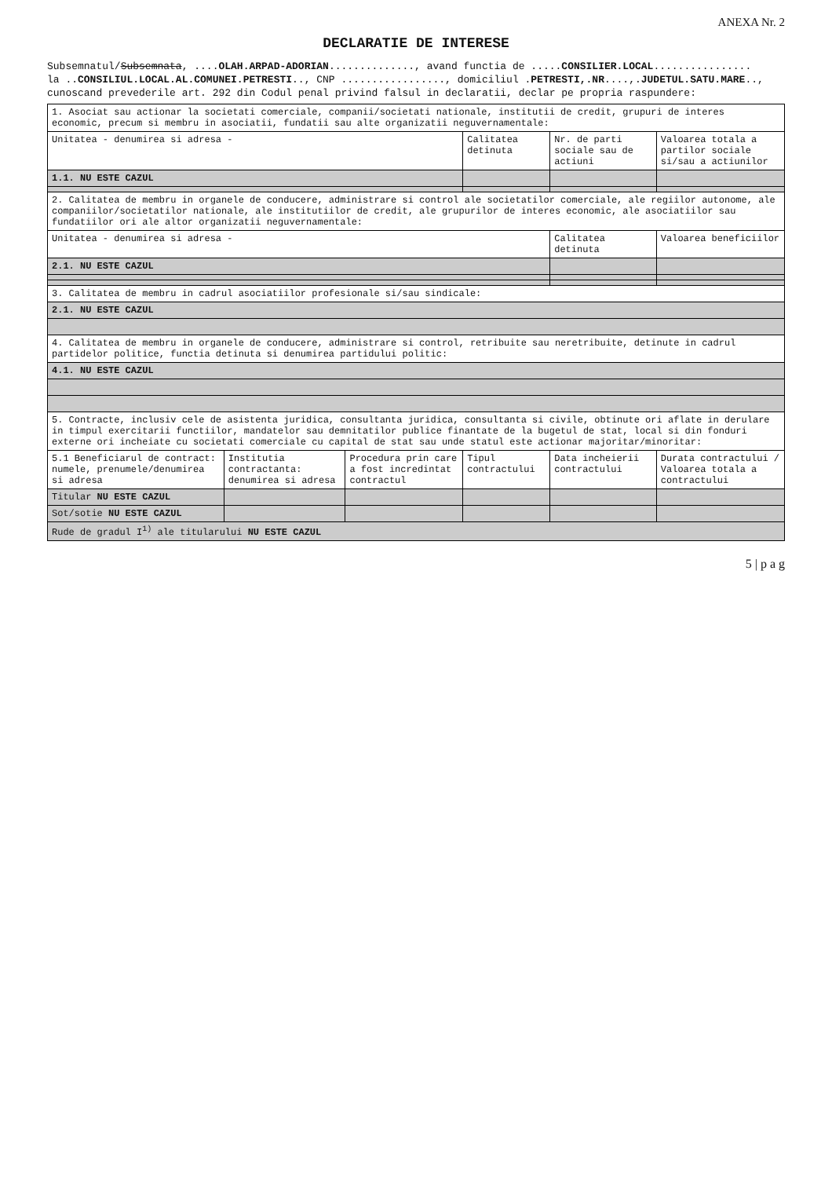ANEXA Nr. 2
DECLARATIE DE INTERESE
Subsemnatul/Subsemnata, ....OLAH.ARPAD-ADORIAN.............., avand functia de .....CONSILIER.LOCAL................
la ..CONSILIUL.LOCAL.AL.COMUNEI.PETRESTI.., CNP ................., domiciliul .PETRESTI,.NR....,.JUDETUL.SATU.MARE..,
cunoscand prevederile art. 292 din Codul penal privind falsul in declaratii, declar pe propria raspundere:
| 1. Asociat sau actionar la societati comerciale, companii/societati nationale, institutii de credit, grupuri de interes economic, precum si membru in asociatii, fundatii sau alte organizatii neguvernamentale: | | | | | |
| Unitatea - denumirea si adresa - | | | Calitatea detinuta | Nr. de parti sociale sau de actiuni | Valoarea totala a partilor sociale si/sau a actiunilor |
| 1.1. NU ESTE CAZUL | | | | | |
| 2. Calitatea de membru in organele de conducere, administrare si control ale societatilor comerciale, ale regiilor autonome, ale companiilor/societatilor nationale, ale institutiilor de credit, ale grupurilor de interes economic, ale asociatiilor sau fundatiilor ori ale altor organizatii neguvernamentale: | | | | | |
| Unitatea - denumirea si adresa - | | | | Calitatea detinuta | Valoarea beneficiilor |
| 2.1. NU ESTE CAZUL | | | | | |
| 3. Calitatea de membru in cadrul asociatiilor profesionale si/sau sindicale: | | | | | |
| 2.1. NU ESTE CAZUL | | | | | |
| 4. Calitatea de membru in organele de conducere, administrare si control, retribuite sau neretribuite, detinute in cadrul partidelor politice, functia detinuta si denumirea partidului politic: | | | | | |
| 4.1. NU ESTE CAZUL | | | | | |
| 5. Contracte, inclusiv cele de asistenta juridica, consultanta juridica, consultanta si civile, obtinute ori aflate in derulare in timpul exercitarii functiilor, mandatelor sau demnitatilor publice finantate de la bugetul de stat, local si din fonduri externe ori incheiate cu societati comerciale cu capital de stat sau unde statul este actionar majoritar/minoritar: | | | | | |
| 5.1 Beneficiarul de contract: numele, prenumele/denumirea si adresa | Institutia contractanta: denumirea si adresa | Procedura prin care a fost incredintat contractul | Tipul contractului | Data incheierii contractului | Durata contractului / Valoarea totala a contractului |
| Titular NU ESTE CAZUL | | | | | |
| Sot/sotie NU ESTE CAZUL | | | | | |
| Rude de gradul I<sup>1)</sup> ale titularului NU ESTE CAZUL | | | | | |
5 | p a g